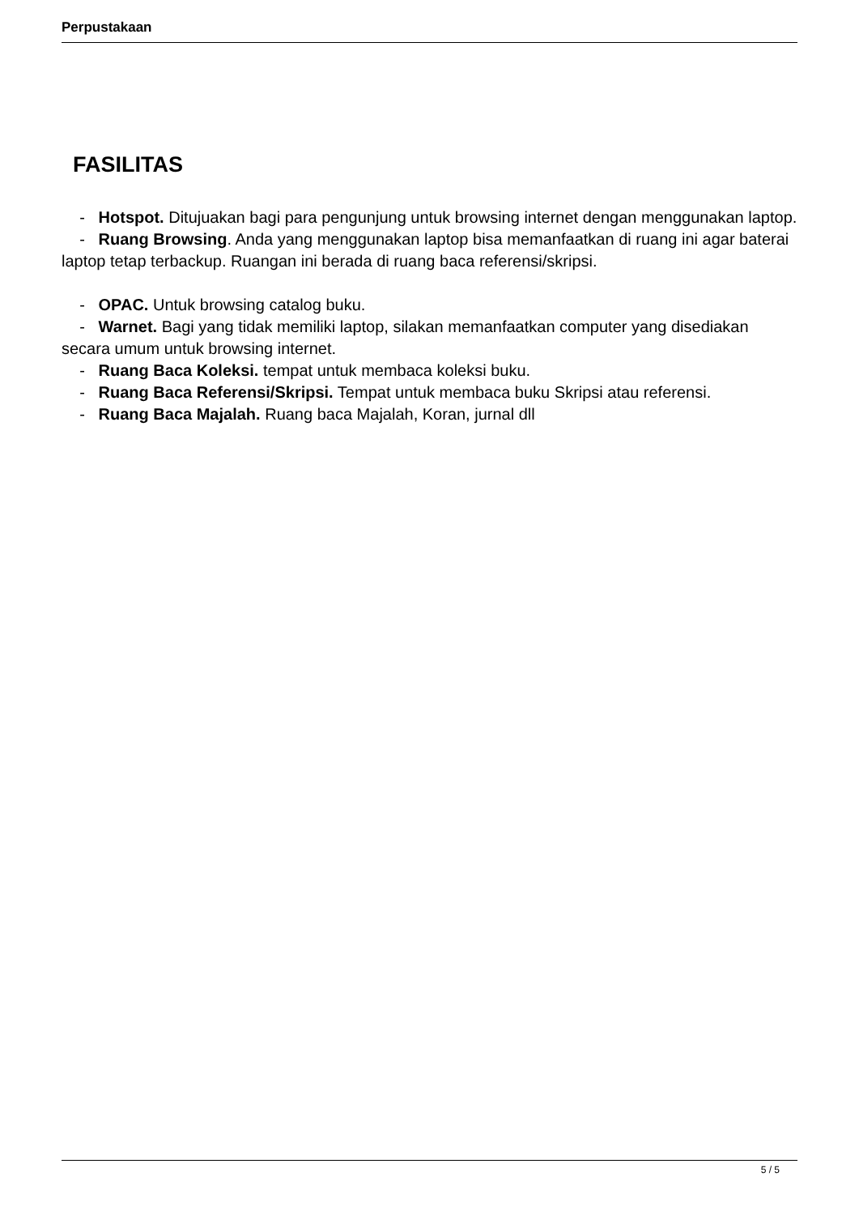Perpustakaan
FASILITAS
- Hotspot. Ditujuakan bagi para pengunjung untuk browsing internet dengan menggunakan laptop.
- Ruang Browsing. Anda yang menggunakan laptop bisa memanfaatkan di ruang ini agar baterai laptop tetap terbackup. Ruangan ini berada di ruang baca referensi/skripsi.
- OPAC. Untuk browsing catalog buku.
- Warnet. Bagi yang tidak memiliki laptop, silakan memanfaatkan computer yang disediakan secara umum untuk browsing internet.
- Ruang Baca Koleksi. tempat untuk membaca koleksi buku.
- Ruang Baca Referensi/Skripsi. Tempat untuk membaca buku Skripsi atau referensi.
- Ruang Baca Majalah. Ruang baca Majalah, Koran, jurnal dll
5 / 5